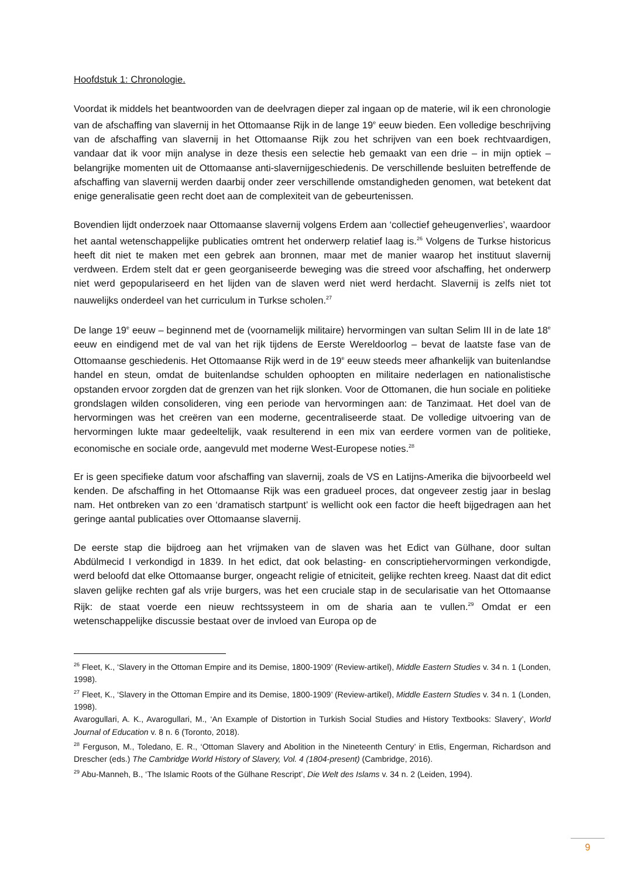Hoofdstuk 1: Chronologie.
Voordat ik middels het beantwoorden van de deelvragen dieper zal ingaan op de materie, wil ik een chronologie van de afschaffing van slavernij in het Ottomaanse Rijk in de lange 19<sup>e</sup> eeuw bieden. Een volledige beschrijving van de afschaffing van slavernij in het Ottomaanse Rijk zou het schrijven van een boek rechtvaardigen, vandaar dat ik voor mijn analyse in deze thesis een selectie heb gemaakt van een drie – in mijn optiek – belangrijke momenten uit de Ottomaanse anti-slavernijgeschiedenis. De verschillende besluiten betreffende de afschaffing van slavernij werden daarbij onder zeer verschillende omstandigheden genomen, wat betekent dat enige generalisatie geen recht doet aan de complexiteit van de gebeurtenissen.
Bovendien lijdt onderzoek naar Ottomaanse slavernij volgens Erdem aan ‘collectief geheugenverlies’, waardoor het aantal wetenschappelijke publicaties omtrent het onderwerp relatief laag is.<sup>26</sup> Volgens de Turkse historicus heeft dit niet te maken met een gebrek aan bronnen, maar met de manier waarop het instituut slavernij verdween. Erdem stelt dat er geen georganiseerde beweging was die streed voor afschaffing, het onderwerp niet werd gepopulariseerd en het lijden van de slaven werd niet werd herdacht. Slavernij is zelfs niet tot nauwelijks onderdeel van het curriculum in Turkse scholen.<sup>27</sup>
De lange 19<sup>e</sup> eeuw – beginnend met de (voornamelijk militaire) hervormingen van sultan Selim III in de late 18<sup>e</sup> eeuw en eindigend met de val van het rijk tijdens de Eerste Wereldoorlog – bevat de laatste fase van de Ottomaanse geschiedenis. Het Ottomaanse Rijk werd in de 19<sup>e</sup> eeuw steeds meer afhankelijk van buitenlandse handel en steun, omdat de buitenlandse schulden ophoopten en militaire nederlagen en nationalistische opstanden ervoor zorgden dat de grenzen van het rijk slonken. Voor de Ottomanen, die hun sociale en politieke grondslagen wilden consolideren, ving een periode van hervormingen aan: de Tanzimaat. Het doel van de hervormingen was het creëren van een moderne, gecentraliseerde staat. De volledige uitvoering van de hervormingen lukte maar gedeeltelijk, vaak resulterend in een mix van eerdere vormen van de politieke, economische en sociale orde, aangevuld met moderne West-Europese noties.<sup>28</sup>
Er is geen specifieke datum voor afschaffing van slavernij, zoals de VS en Latijns-Amerika die bijvoorbeeld wel kenden. De afschaffing in het Ottomaanse Rijk was een gradueel proces, dat ongeveer zestig jaar in beslag nam. Het ontbreken van zo een ‘dramatisch startpunt’ is wellicht ook een factor die heeft bijgedragen aan het geringe aantal publicaties over Ottomaanse slavernij.
De eerste stap die bijdroeg aan het vrijmaken van de slaven was het Edict van Gülhane, door sultan Abdülmecid I verkondigd in 1839. In het edict, dat ook belasting- en conscriptiehervormingen verkondigde, werd beloofd dat elke Ottomaanse burger, ongeacht religie of etniciteit, gelijke rechten kreeg. Naast dat dit edict slaven gelijke rechten gaf als vrije burgers, was het een cruciale stap in de secularisatie van het Ottomaanse Rijk: de staat voerde een nieuw rechtssysteem in om de sharia aan te vullen.<sup>29</sup> Omdat er een wetenschappelijke discussie bestaat over de invloed van Europa op de
<sup>26</sup> Fleet, K., ‘Slavery in the Ottoman Empire and its Demise, 1800-1909’ (Review-artikel), Middle Eastern Studies v. 34 n. 1 (Londen, 1998).
<sup>27</sup> Fleet, K., ‘Slavery in the Ottoman Empire and its Demise, 1800-1909’ (Review-artikel), Middle Eastern Studies v. 34 n. 1 (Londen, 1998).
Avarogullari, A. K., Avarogullari, M., ‘An Example of Distortion in Turkish Social Studies and History Textbooks: Slavery’, World Journal of Education v. 8 n. 6 (Toronto, 2018).
<sup>28</sup> Ferguson, M., Toledano, E. R., ‘Ottoman Slavery and Abolition in the Nineteenth Century’ in Etlis, Engerman, Richardson and Drescher (eds.) The Cambridge World History of Slavery, Vol. 4 (1804-present) (Cambridge, 2016).
<sup>29</sup> Abu-Manneh, B., ‘The Islamic Roots of the Gülhane Rescript’, Die Welt des Islams v. 34 n. 2 (Leiden, 1994).
9